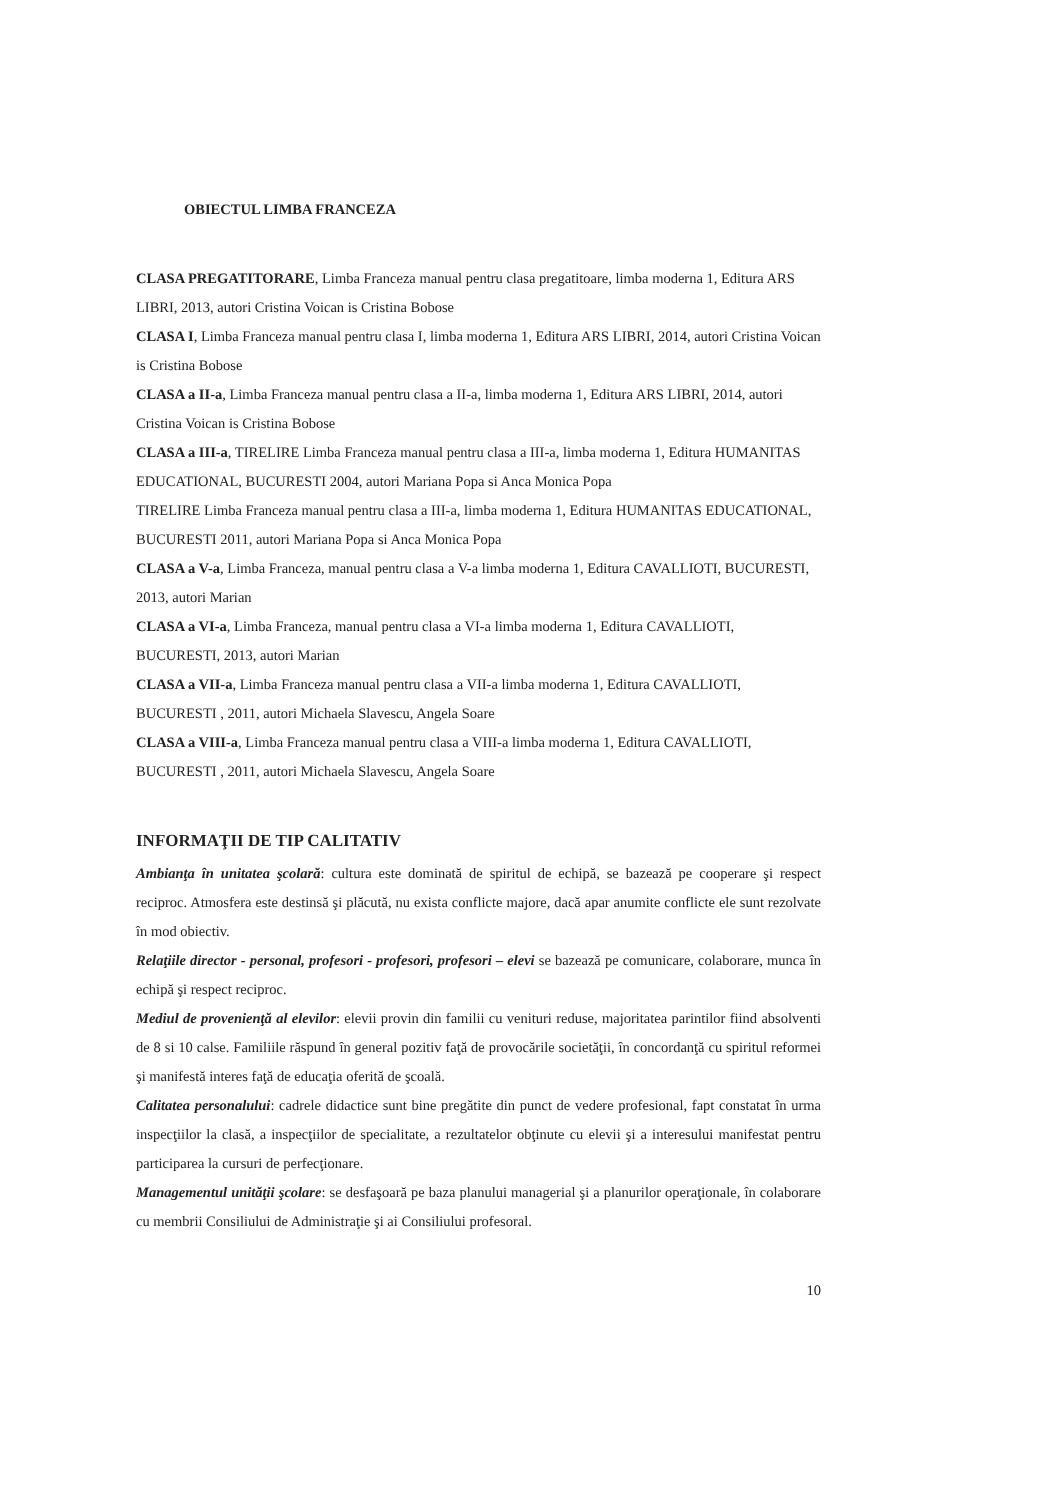OBIECTUL LIMBA FRANCEZA
CLASA PREGATITORARE, Limba Franceza manual pentru clasa pregatitoare, limba moderna 1, Editura ARS LIBRI, 2013, autori Cristina Voican is Cristina Bobose
CLASA I, Limba Franceza manual pentru clasa I, limba moderna 1, Editura ARS LIBRI, 2014, autori Cristina Voican is Cristina Bobose
CLASA a II-a, Limba Franceza manual pentru clasa a II-a, limba moderna 1, Editura ARS LIBRI, 2014, autori Cristina Voican is Cristina Bobose
CLASA a III-a, TIRELIRE Limba Franceza manual pentru clasa a III-a, limba moderna 1, Editura HUMANITAS EDUCATIONAL, BUCURESTI 2004, autori Mariana Popa si Anca Monica Popa
TIRELIRE Limba Franceza manual pentru clasa a III-a, limba moderna 1, Editura HUMANITAS EDUCATIONAL, BUCURESTI 2011, autori Mariana Popa si Anca Monica Popa
CLASA a V-a, Limba Franceza, manual pentru clasa a V-a limba moderna 1, Editura CAVALLIOTI, BUCURESTI, 2013, autori Marian
CLASA a VI-a, Limba Franceza, manual pentru clasa a VI-a limba moderna 1, Editura CAVALLIOTI, BUCURESTI, 2013, autori Marian
CLASA a VII-a, Limba Franceza manual pentru clasa a VII-a limba moderna 1, Editura CAVALLIOTI, BUCURESTI , 2011, autori Michaela Slavescu, Angela Soare
CLASA a VIII-a, Limba Franceza manual pentru clasa a VIII-a limba moderna 1, Editura CAVALLIOTI, BUCURESTI , 2011, autori Michaela Slavescu, Angela Soare
INFORMAŢII DE TIP CALITATIV
Ambianţa în unitatea şcolară: cultura este dominată de spiritul de echipă, se bazează pe cooperare şi respect reciproc. Atmosfera este destinsă şi plăcută, nu exista conflicte majore, dacă apar anumite conflicte ele sunt rezolvate în mod obiectiv.
Relaţiile director - personal, profesori - profesori, profesori – elevi se bazează pe comunicare, colaborare, munca în echipă şi respect reciproc.
Mediul de provenienţă al elevilor: elevii provin din familii cu venituri reduse, majoritatea parintilor fiind absolventi de 8 si 10 calse. Familiile răspund în general pozitiv faţă de provocările societăţii, în concordanţă cu spiritul reformei şi manifestă interes faţă de educaţia oferită de şcoală.
Calitatea personalului: cadrele didactice sunt bine pregătite din punct de vedere profesional, fapt constatat în urma inspecţiilor la clasă, a inspecţiilor de specialitate, a rezultatelor obţinute cu elevii şi a interesului manifestat pentru participarea la cursuri de perfecţionare.
Managementul unităţii şcolare: se desfaşoară pe baza planului managerial şi a planurilor operaţionale, în colaborare cu membrii Consiliului de Administraţie şi ai Consiliului profesoral.
10